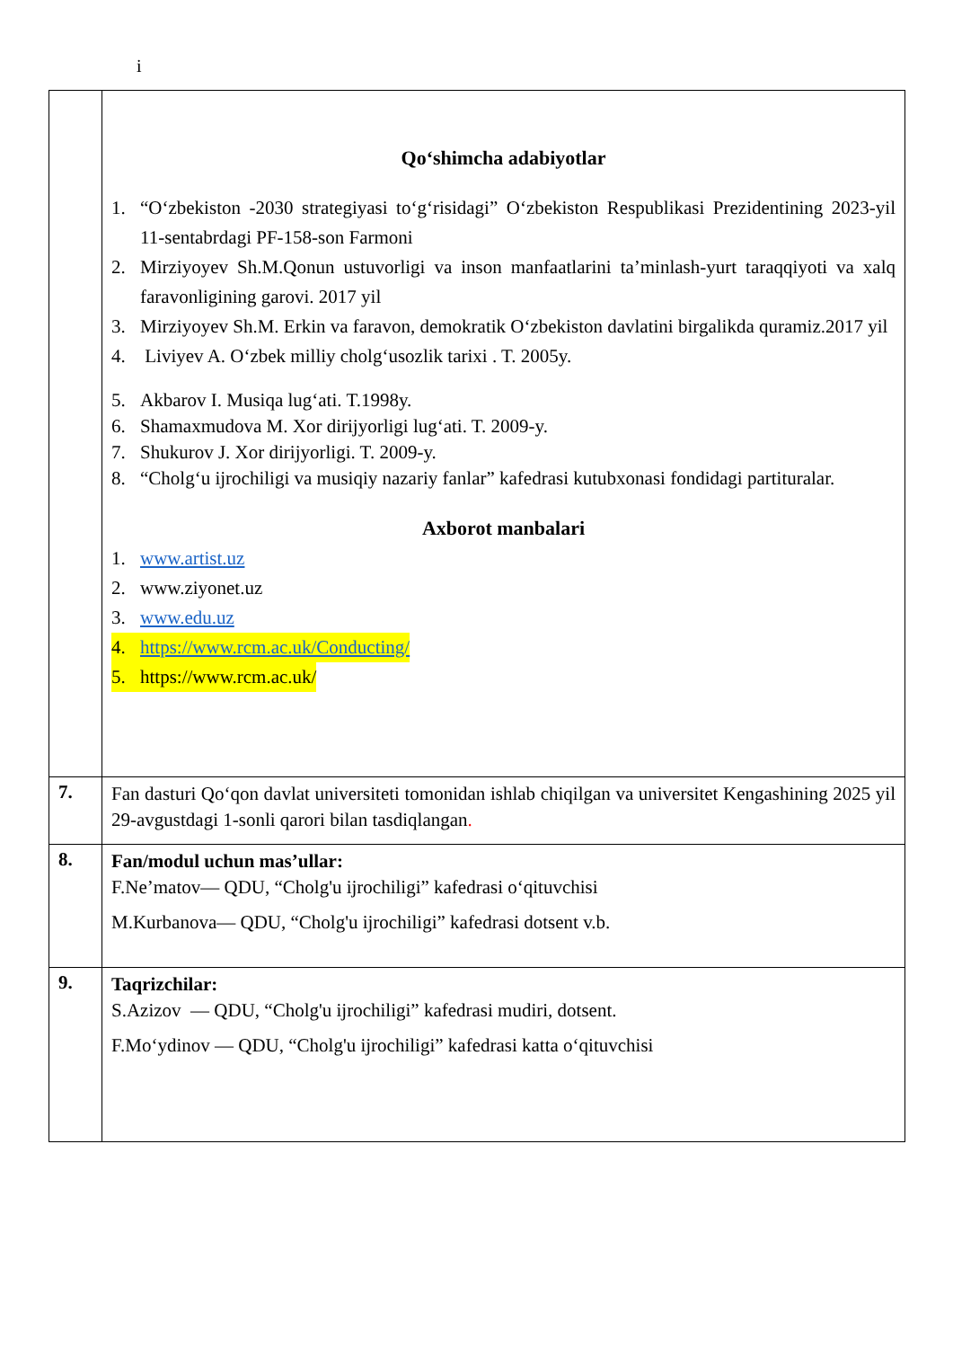i
| | Qo‘shimcha adabiyotlar 1. “O‘zbekiston -2030 strategiyasi to‘g‘risidagi” O‘zbekiston Respublikasi Prezidentining 2023-yil 11-sentabrdagi PF-158-son Farmoni 2. Mirziyoyev Sh.M.Qonun ustuvorligi va inson manfaatlarini ta’minlash-yurt taraqqiyoti va xalq faravonligining garovi. 2017 yil 3. Mirziyoyev Sh.M. Erkin va faravon, demokratik O‘zbekiston davlatini birgalikda quramiz.2017 yil 4. Liviyev A. O‘zbek milliy cholg‘usozlik tarixi . T. 2005y. 5. Akbarov I. Musiqa lug‘ati. T.1998y. 6. Shamaxmudova M. Xor dirijyorligi lug‘ati. T. 2009-y. 7. Shukurov J. Xor dirijyorligi. T. 2009-y. 8. “Cholg‘u ijrochiligi va musiqiy nazariy fanlar” kafedrasi kutubxonasi fondidagi partituralar. Axborot manbalari 1. www.artist.uz 2. www.ziyonet.uz 3. www.edu.uz 4. https://www.rcm.ac.uk/Conducting/ 5. https://www.rcm.ac.uk/ |
| 7. | Fan dasturi Qo‘qon davlat universiteti tomonidan ishlab chiqilgan va universitet Kengashining 2025 yil 29-avgustdagi 1-sonli qarori bilan tasdiqlangan . |
| 8. | Fan/modul uchun mas’ullar: F.Ne’matov— QDU, “Cholg'u ijrochiligi” kafedrasi o‘qituvchisi M.Kurbanova— QDU, “Cholg'u ijrochiligi” kafedrasi dotsent v.b. |
| 9. | Taqrizchilar: S.Azizov — QDU, “Cholg'u ijrochiligi” kafedrasi mudiri, dotsent. F.Mo‘ydinov — QDU, “Cholg'u ijrochiligi” kafedrasi katta o‘qituvchisi |